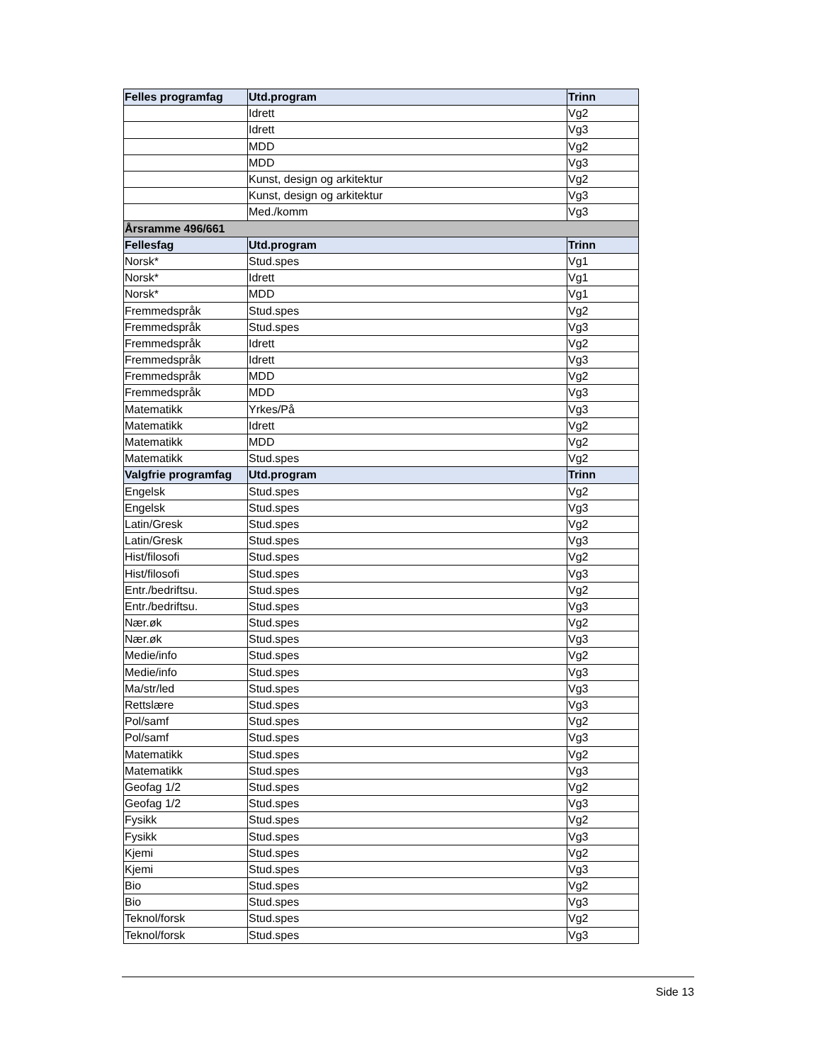| Felles programfag | Utd.program | Trinn |
| --- | --- | --- |
| | Idrett | Vg2 |
| | Idrett | Vg3 |
| | MDD | Vg2 |
| | MDD | Vg3 |
| | Kunst, design og arkitektur | Vg2 |
| | Kunst, design og arkitektur | Vg3 |
| | Med./komm | Vg3 |
| Årsramme 496/661 | | |
| Fellesfag | Utd.program | Trinn |
| Norsk* | Stud.spes | Vg1 |
| Norsk* | Idrett | Vg1 |
| Norsk* | MDD | Vg1 |
| Fremmedspråk | Stud.spes | Vg2 |
| Fremmedspråk | Stud.spes | Vg3 |
| Fremmedspråk | Idrett | Vg2 |
| Fremmedspråk | Idrett | Vg3 |
| Fremmedspråk | MDD | Vg2 |
| Fremmedspråk | MDD | Vg3 |
| Matematikk | Yrkes/På | Vg3 |
| Matematikk | Idrett | Vg2 |
| Matematikk | MDD | Vg2 |
| Matematikk | Stud.spes | Vg2 |
| Valgfrie programfag | Utd.program | Trinn |
| Engelsk | Stud.spes | Vg2 |
| Engelsk | Stud.spes | Vg3 |
| Latin/Gresk | Stud.spes | Vg2 |
| Latin/Gresk | Stud.spes | Vg3 |
| Hist/filosofi | Stud.spes | Vg2 |
| Hist/filosofi | Stud.spes | Vg3 |
| Entr./bedriftsu. | Stud.spes | Vg2 |
| Entr./bedriftsu. | Stud.spes | Vg3 |
| Nær.øk | Stud.spes | Vg2 |
| Nær.øk | Stud.spes | Vg3 |
| Medie/info | Stud.spes | Vg2 |
| Medie/info | Stud.spes | Vg3 |
| Ma/str/led | Stud.spes | Vg3 |
| Rettslære | Stud.spes | Vg3 |
| Pol/samf | Stud.spes | Vg2 |
| Pol/samf | Stud.spes | Vg3 |
| Matematikk | Stud.spes | Vg2 |
| Matematikk | Stud.spes | Vg3 |
| Geofag 1/2 | Stud.spes | Vg2 |
| Geofag 1/2 | Stud.spes | Vg3 |
| Fysikk | Stud.spes | Vg2 |
| Fysikk | Stud.spes | Vg3 |
| Kjemi | Stud.spes | Vg2 |
| Kjemi | Stud.spes | Vg3 |
| Bio | Stud.spes | Vg2 |
| Bio | Stud.spes | Vg3 |
| Teknol/forsk | Stud.spes | Vg2 |
| Teknol/forsk | Stud.spes | Vg3 |
Side 13